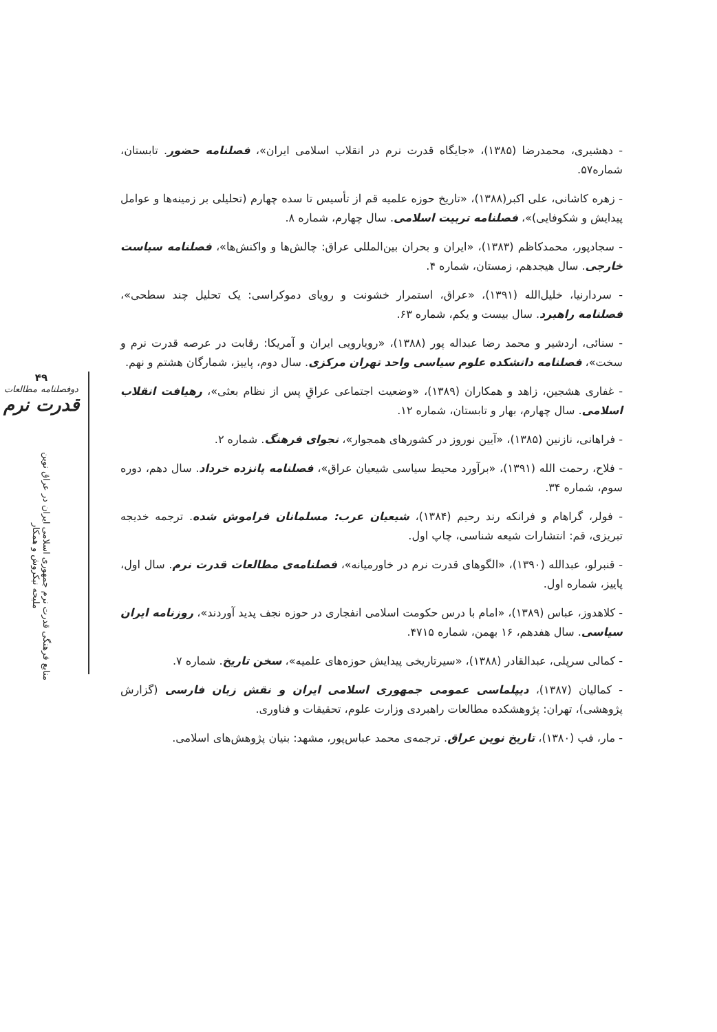۴۹
دوفصلنامه مطالعات
قدرت نرم
منابع فرهنگی قدرت نرم جمهوری اسلامی ایران در عراق نوین
ملیحه نیکروش و همکار
- دهشیری، محمدرضا (۱۳۸۵)، «جایگاه قدرت نرم در انقلاب اسلامی ایران»، فصلنامه حضور. تابستان، شماره۵۷.
- زهره کاشانی، علی اکبر(۱۳۸۸)، «تاریخ حوزه علمیه قم از تأسیس تا سده چهارم (تحلیلی بر زمینه‌ها و عوامل پیدایش و شکوفایی)»، فصلنامه تربیت اسلامی. سال چهارم، شماره ۸.
- سجادپور، محمدکاظم (۱۳۸۳)، «ایران و بحران بین‌المللی عراق: چالش‌ها و واکنش‌ها»، فصلنامه سیاست خارجی. سال هیجدهم، زمستان، شماره ۴.
- سردارنیا، خلیل‌الله (۱۳۹۱)، «عراق، استمرار خشونت و رویای دموکراسی: یک تحلیل چند سطحی»، فصلنامه راهبرد. سال بیست و یکم، شماره ۶۳.
- سنائی، اردشیر و محمد رضا عبداله پور (۱۳۸۸)، «رویارویی ایران و آمریکا: رقابت در عرصه قدرت نرم و سخت»، فصلنامه دانشکده علوم سیاسی واحد تهران مرکزی. سال دوم، پاییز، شمارگان هشتم و نهم.
- غفاری هشجین، زاهد و همکاران (۱۳۸۹)، «وضعیت اجتماعی عراقِ پس از نظام بعثی»، رهیافت انقلاب اسلامی. سال چهارم، بهار و تابستان، شماره ۱۲.
- فراهانی، نازنین (۱۳۸۵)، «آیین نوروز در کشورهای همجوار»، نجوای فرهنگ. شماره ۲.
- فلاح، رحمت الله (۱۳۹۱)، «برآورد محیط سیاسی شیعیان عراق»، فصلنامه پانزده خرداد. سال دهم، دوره سوم، شماره ۳۴.
- فولر، گراهام و فرانکه رند رحیم (۱۳۸۴)، شیعیان عرب: مسلمانان فراموش شده. ترجمه خدیجه تبریزی، قم: انتشارات شیعه شناسی، چاپ اول.
- قنبرلو، عبدالله (۱۳۹۰)، «الگوهای قدرت نرم در خاورمیانه»، فصلنامه‌ی مطالعات قدرت نرم. سال اول، پاییز، شماره اول.
- کلاهدوز، عباس (۱۳۸۹)، «امام با درس حکومت اسلامی انفجاری در حوزه نجف پدید آوردند»، روزنامه ایران سیاسی. سال هفدهم، ۱۶ بهمن، شماره ۴۷۱۵.
- کمالی سرپلی، عبدالقادر (۱۳۸۸)، «سیرتاریخی پیدایش حوزه‌های علمیه»، سخن تاریخ. شماره ۷.
- کمالیان (۱۳۸۷)، دیپلماسی عمومی جمهوری اسلامی ایران و نقش زبان فارسی (گزارش پژوهشی)، تهران: پژوهشکده مطالعات راهبردی وزارت علوم، تحقیقات و فناوری.
- مار، فب (۱۳۸۰)، تاریخ نوین عراق. ترجمه‌ی محمد عباس‌پور، مشهد: بنیان پژوهش‌های اسلامی.